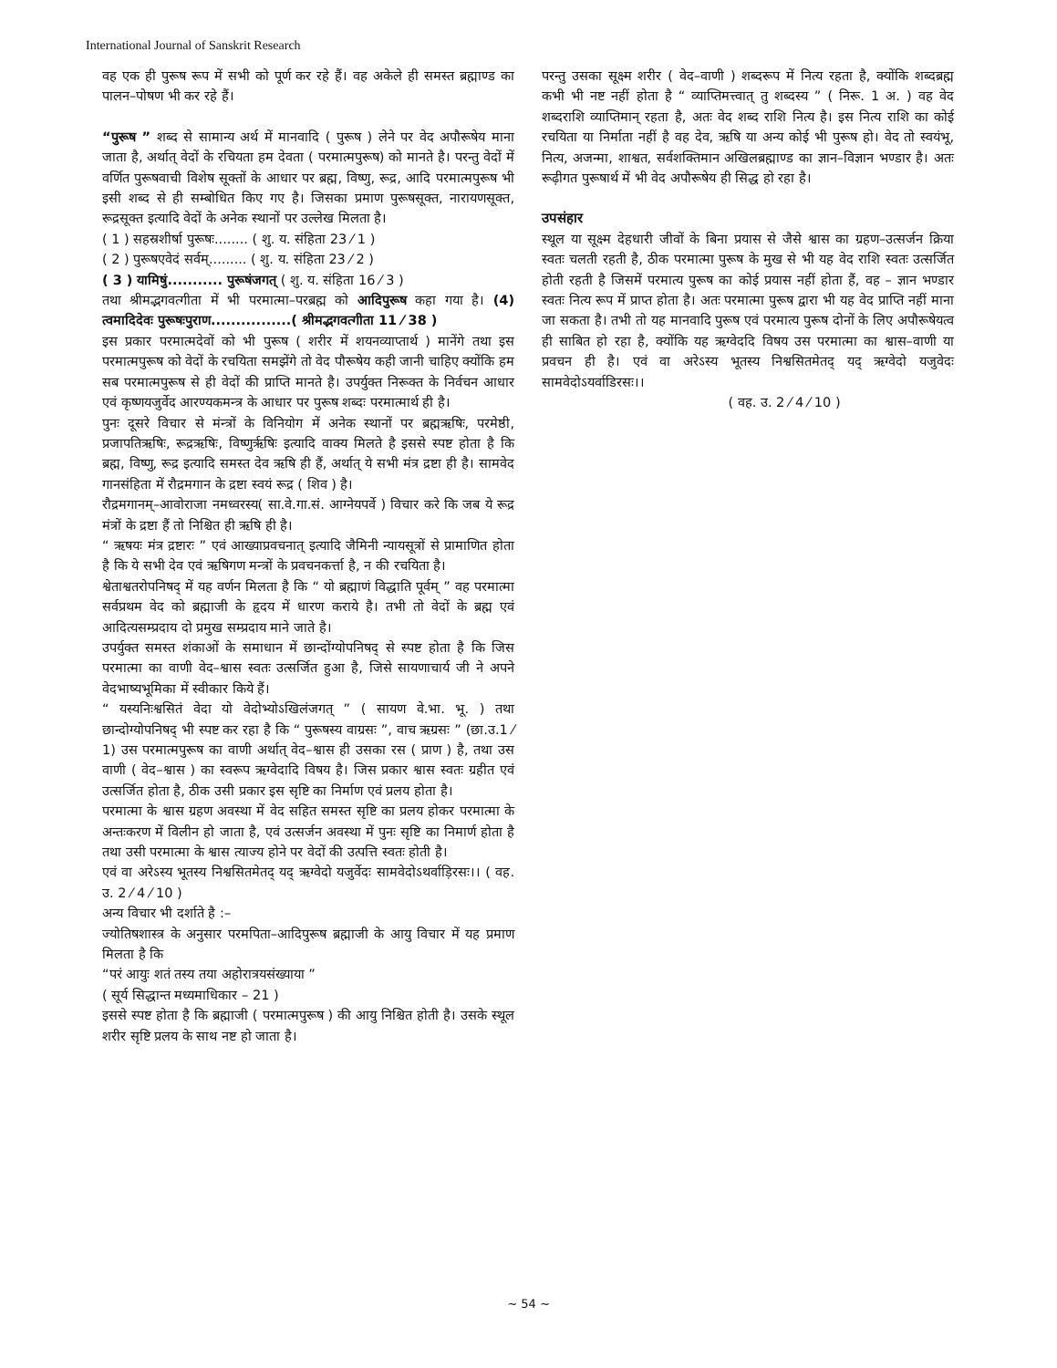International Journal of Sanskrit Research
वह एक ही पुरूष रूप में सभी को पूर्ण कर रहे हैं। वह अकेले ही समस्त ब्रह्माण्ड का पालन–पोषण भी कर रहे हैं।
“पुरूष ” शब्द से सामान्य अर्थ में मानवादि ( पुरूष ) लेने पर वेद अपौरूषेय माना जाता है, अर्थात् वेदों के रचियता हम देवता ( परमात्मपुरूष) को मानते है। परन्तु वेदों में वर्णित पुरूषवाची विशेष सूक्तों के आधार पर ब्रह्म, विष्णु, रूद्र, आदि परमात्मपुरूष भी इसी शब्द से ही सम्बोधित किए गए है। जिसका प्रमाण पुरूषसूक्त, नारायणसूक्त, रूद्रसूक्त इत्यादि वेदों के अनेक स्थानों पर उल्लेख मिलता है।
( 1 ) सहस्रशीर्षा पुरूषः........ ( शु. य. संहिता 23 ⁄ 1 )
( 2 ) पुरूषएवेदं सर्वम्......... ( शु. य. संहिता 23 ⁄ 2 )
( 3 ) यामिषुं........... पुरूषंजगत् ( शु. य. संहिता 16 ⁄ 3 )
तथा श्रीमद्भगवत्गीता में भी परमात्मा–परब्रह्म को आदिपुरूष कहा गया है। (4) त्वमादिदेवः पुरूषःपुराण................( श्रीमद्भगवत्गीता 11 ⁄ 38 )
इस प्रकार परमात्मदेवों को भी पुरूष ( शरीर में शयनव्याप्तार्थ ) मानेंगे तथा इस परमात्मपुरूष को वेदों के रचयिता समझेंगे तो वेद पौरूषेय कही जानी चाहिए क्योंकि हम सब परमात्मपुरूष से ही वेदों की प्राप्ति मानते है। उपर्युक्त निरूक्त के निर्वचन आधार एवं कृष्णयजुर्वेद आरण्यकमन्त्र के आधार पर पुरूष शब्दः परमात्मार्थ ही है।
पुनः दूसरे विचार से मंन्त्रों के विनियोग में अनेक स्थानों पर ब्रह्मऋषिः, परमेष्ठी, प्रजापतिऋषिः, रूद्रऋषिः, विष्णुर्ऋषिः इत्यादि वाक्य मिलते है इससे स्पष्ट होता है कि ब्रह्म, विष्णु, रूद्र इत्यादि समस्त देव ऋषि ही हैं, अर्थात् ये सभी मंत्र द्रष्टा ही है। सामवेद गानसंहिता में रौद्रमगान के द्रष्टा स्वयं रूद्र ( शिव ) है।
रौद्रमगानम्–आवोराजा नमध्वरस्य( सा.वे.गा.सं. आग्नेयपर्वे ) विचार करे कि जब ये रूद्र मंत्रों के द्रष्टा हैं तो निश्चित ही ऋषि ही है।
“ ऋषयः मंत्र द्रष्टारः ” एवं आख्याप्रवचनात् इत्यादि जैमिनी न्यायसूत्रों से प्रामाणित होता है कि ये सभी देव एवं ऋषिगण मन्त्रों के प्रवचनकर्त्ता है, न की रचयिता है।
श्वेताश्वतरोपनिषद् में यह वर्णन मिलता है कि “ यो ब्रह्माणं विद्धाति पूर्वम् ” वह परमात्मा सर्वप्रथम वेद को ब्रह्माजी के हृदय में धारण कराये है। तभी तो वेदों के ब्रह्म एवं आदित्यसम्प्रदाय दो प्रमुख सम्प्रदाय माने जाते है।
उपर्युक्त समस्त शंकाओं के समाधान में छान्दोंग्योपनिषद् से स्पष्ट होता है कि जिस परमात्मा का वाणी वेद–श्वास स्वतः उत्सर्जित हुआ है, जिसे सायणाचार्य जी ने अपने वेदभाष्यभूमिका में स्वीकार किये हैं।
“ यस्यनिःश्वसितं वेदा यो वेदोभ्योऽखिलंजगत् ” ( सायण वे.भा. भू. ) तथा छान्दोग्योपनिषद् भी स्पष्ट कर रहा है कि “ पुरूषस्य वाग्रसः ”, वाच ऋग्रसः ” (छा.उ.1 ⁄ 1) उस परमात्मपुरूष का वाणी अर्थात् वेद–श्वास ही उसका रस ( प्राण ) है, तथा उस वाणी ( वेद–श्वास ) का स्वरूप ऋग्वेदादि विषय है। जिस प्रकार श्वास स्वतः ग्रहीत एवं उत्सर्जित होता है, ठीक उसी प्रकार इस सृष्टि का निर्माण एवं प्रलय होता है।
परमात्मा के श्वास ग्रहण अवस्था में वेद सहित समस्त सृष्टि का प्रलय होकर परमात्मा के अन्तःकरण में विलीन हो जाता है, एवं उत्सर्जन अवस्था में पुनः सृष्टि का निमार्ण होता है तथा उसी परमात्मा के श्वास त्याज्य होने पर वेदों की उत्पत्ति स्वतः होती है।
एवं वा अरेऽस्य भूतस्य निश्वसितमेतद् यद् ऋग्वेदो यजुर्वेदः सामवेदोऽथर्वाड़िरसः।। ( वह. उ. 2 ⁄ 4 ⁄ 10 )
अन्य विचार भी दर्शाते है :–
ज्योतिषशास्त्र के अनुसार परमपिता–आदिपुरूष ब्रह्माजी के आयु विचार में यह प्रमाण मिलता है कि
“परं आयुः शतं तस्य तया अहोरात्रयसंख्याया ”
( सूर्य सिद्धान्त मध्यमाधिकार – 21 )
इससे स्पष्ट होता है कि ब्रह्माजी ( परमात्मपुरूष ) की आयु निश्चित होती है। उसके स्थूल शरीर सृष्टि प्रलय के साथ नष्ट हो जाता है।
परन्तु उसका सूक्ष्म शरीर ( वेद–वाणी ) शब्दरूप में नित्य रहता है, क्योंकि शब्दब्रह्म कभी भी नष्ट नहीं होता है “ व्याप्तिमत्त्वात् तु शब्दस्य ” ( निरू. 1 अ. ) वह वेद शब्दराशि व्याप्तिमान् रहता है, अतः वेद शब्द राशि नित्य है। इस नित्य राशि का कोई रचयिता या निर्माता नहीं है वह देव, ऋषि या अन्य कोई भी पुरूष हो। वेद तो स्वयंभू, नित्य, अजन्मा, शाश्वत, सर्वशक्तिमान अखिलब्रह्माण्ड का ज्ञान–विज्ञान भण्डार है। अतः रूढ़ीगत पुरूषार्थ में भी वेद अपौरूषेय ही सिद्ध हो रहा है।
उपसंहार
स्थूल या सूक्ष्म देहधारी जीवों के बिना प्रयास से जैसे श्वास का ग्रहण–उत्सर्जन क्रिया स्वतः चलती रहती है, ठीक परमात्मा पुरूष के मुख से भी यह वेद राशि स्वतः उत्सर्जित होती रहती है जिसमें परमात्य पुरूष का कोई प्रयास नहीं होता हैं, वह – ज्ञान भण्डार स्वतः नित्य रूप में प्राप्त होता है। अतः परमात्मा पुरूष द्वारा भी यह वेद प्राप्ति नहीं माना जा सकता है। तभी तो यह मानवादि पुरूष एवं परमात्य पुरूष दोनों के लिए अपौरूषेयत्व ही साबित हो रहा है, क्योंकि यह ऋग्वेददि विषय उस परमात्मा का श्वास–वाणी या प्रवचन ही है। एवं वा अरेऽस्य भूतस्य निश्वसितमेतद् यद् ऋग्वेदो यजुवेदः सामवेदोऽयर्वाडिरसः।।
( वह. उ. 2 ⁄ 4 ⁄ 10 )
~ 54 ~